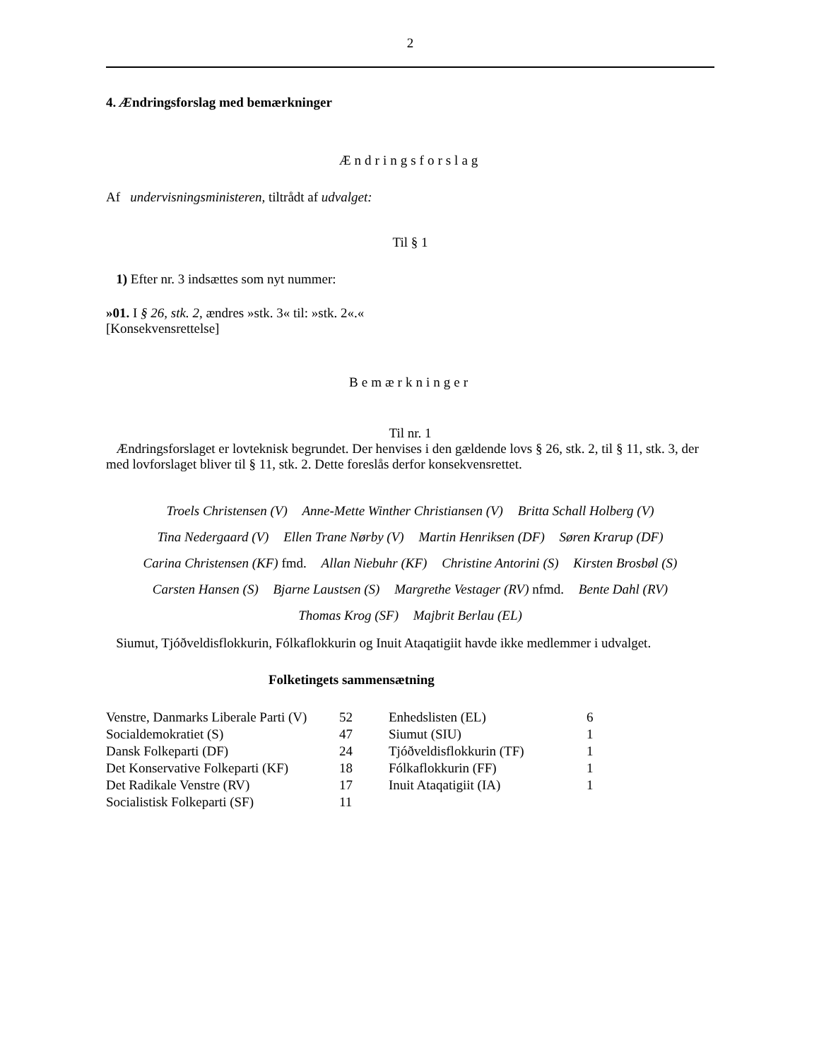2
4. Ændringsforslag med bemærkninger
Ændringsforslag
Af undervisningsministeren, tiltrådt af udvalget:
Til § 1
1) Efter nr. 3 indsættes som nyt nummer:
»01. I § 26, stk. 2, ændres »stk. 3« til: »stk. 2«.«
[Konsekvensrettelse]
Bemærkninger
Til nr. 1
Ændringsforslaget er lovteknisk begrundet. Der henvises i den gældende lovs § 26, stk. 2, til § 11, stk. 3, der med lovforslaget bliver til § 11, stk. 2. Dette foreslås derfor konsekvensrettet.
Troels Christensen (V) Anne-Mette Winther Christiansen (V) Britta Schall Holberg (V)
Tina Nedergaard (V) Ellen Trane Nørby (V) Martin Henriksen (DF) Søren Krarup (DF)
Carina Christensen (KF) fmd. Allan Niebuhr (KF) Christine Antorini (S) Kirsten Brosbøl (S)
Carsten Hansen (S) Bjarne Laustsen (S) Margrethe Vestager (RV) nfmd. Bente Dahl (RV)
Thomas Krog (SF) Majbrit Berlau (EL)
Siumut, Tjóðveldisflokkurin, Fólkaflokkurin og Inuit Ataqatigiit havde ikke medlemmer i udvalget.
Folketingets sammensætning
| Venstre, Danmarks Liberale Parti (V) | 52 | Enhedslisten (EL) | 6 |
| Socialdemokratiet (S) | 47 | Siumut (SIU) | 1 |
| Dansk Folkeparti (DF) | 24 | Tjóðveldisflokkurin (TF) | 1 |
| Det Konservative Folkeparti (KF) | 18 | Fólkaflokkurin (FF) | 1 |
| Det Radikale Venstre (RV) | 17 | Inuit Ataqatigiit (IA) | 1 |
| Socialistisk Folkeparti (SF) | 11 | | |